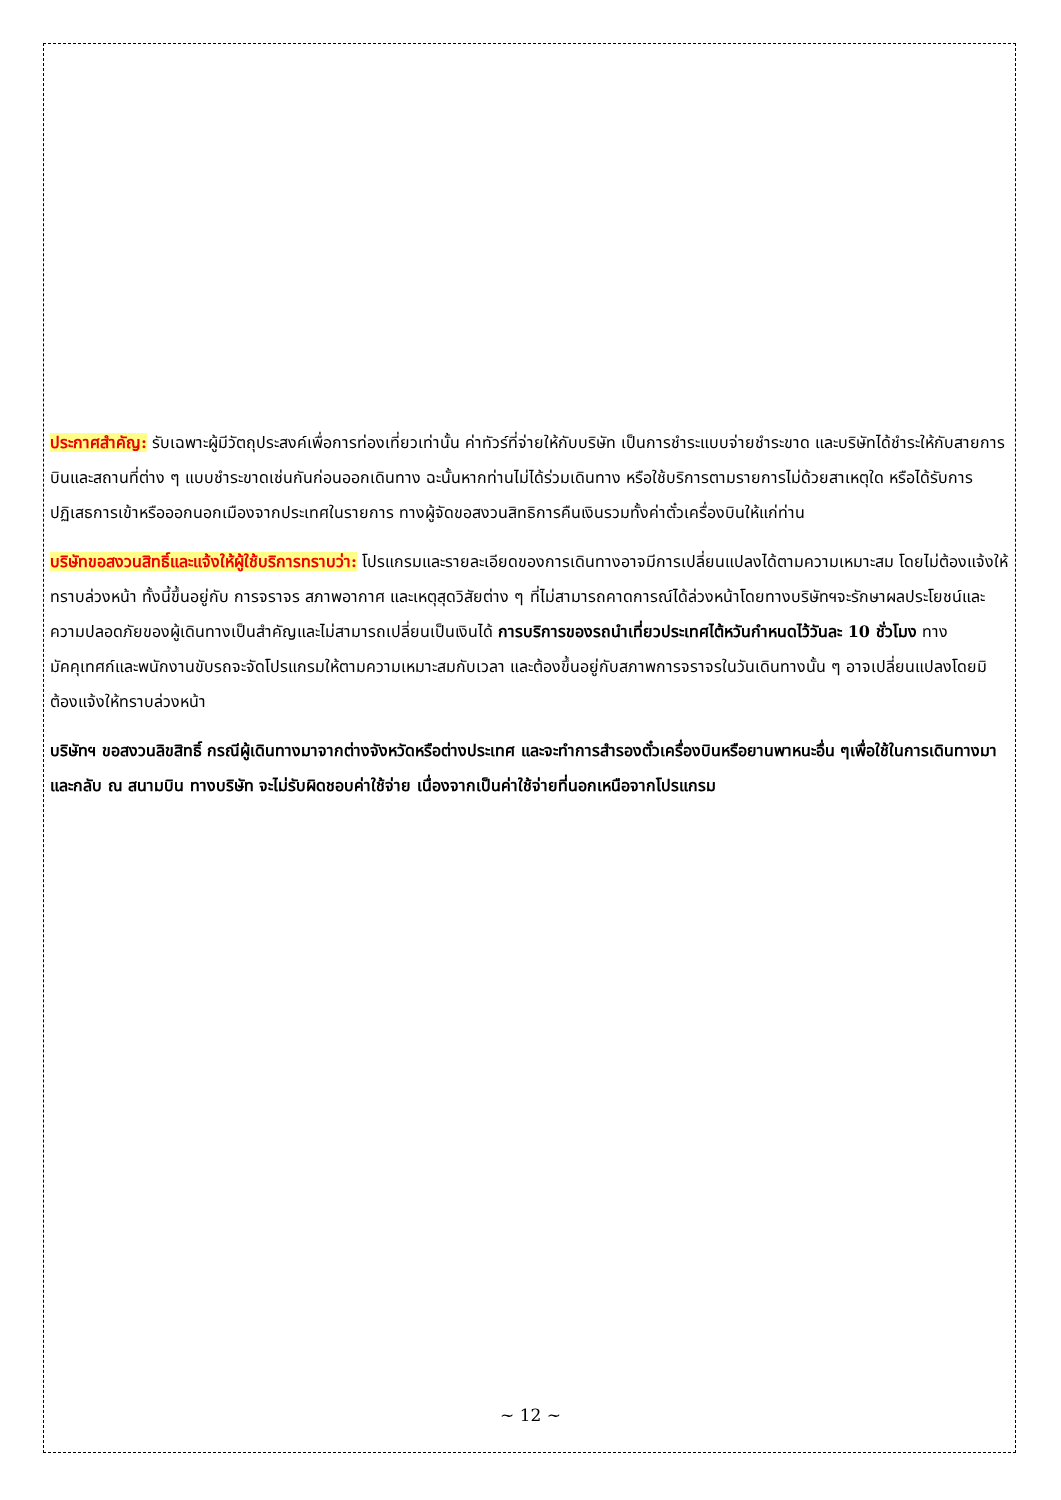ประกาศสำคัญ: รับเฉพาะผู้มีวัตถุประสงค์เพื่อการท่องเที่ยวเท่านั้น ค่าทัวร์ที่จ่ายให้กับบริษัท เป็นการชำระแบบจ่ายชำระขาด และบริษัทได้ชำระให้กับสายการบินและสถานที่ต่าง ๆ แบบชำระขาดเช่นกันก่อนออกเดินทาง ฉะนั้นหากท่านไม่ได้ร่วมเดินทาง หรือใช้บริการตามรายการไม่ด้วยสาเหตุใด หรือได้รับการปฏิเสธการเข้าหรือออกนอกเมืองจากประเทศในรายการ ทางผู้จัดขอสงวนสิทธิการคืนเงินรวมทั้งค่าตั๋วเครื่องบินให้แก่ท่าน
บริษัทขอสงวนสิทธิ์และแจ้งให้ผู้ใช้บริการทราบว่า: โปรแกรมและรายละเอียดของการเดินทางอาจมีการเปลี่ยนแปลงได้ตามความเหมาะสม โดยไม่ต้องแจ้งให้ทราบล่วงหน้า ทั้งนี้ขึ้นอยู่กับ การจราจร สภาพอากาศ และเหตุสุดวิสัยต่าง ๆ ที่ไม่สามารถคาดการณ์ได้ล่วงหน้าโดยทางบริษัทฯจะรักษาผลประโยชน์และความปลอดภัยของผู้เดินทางเป็นสำคัญและไม่สามารถเปลี่ยนเป็นเงินได้ การบริการของรถนำเที่ยวประเทศไต้หวันกำหนดไว้วันละ 10 ชั่วโมง ทางมัคคุเทศก์และพนักงานขับรถจะจัดโปรแกรมให้ตามความเหมาะสมกับเวลา และต้องขึ้นอยู่กับสภาพการจราจรในวันเดินทางนั้น ๆ อาจเปลี่ยนแปลงโดยมิต้องแจ้งให้ทราบล่วงหน้า
บริษัทฯ ขอสงวนลิขสิทธิ์ กรณีผู้เดินทางมาจากต่างจังหวัดหรือต่างประเทศ และจะทำการสำรองตั๋วเครื่องบินหรือยานพาหนะอื่น ๆเพื่อใช้ในการเดินทางมาและกลับ ณ สนามบิน ทางบริษัท จะไม่รับผิดชอบค่าใช้จ่าย เนื่องจากเป็นค่าใช้จ่ายที่นอกเหนือจากโปรแกรม
~ 12 ~